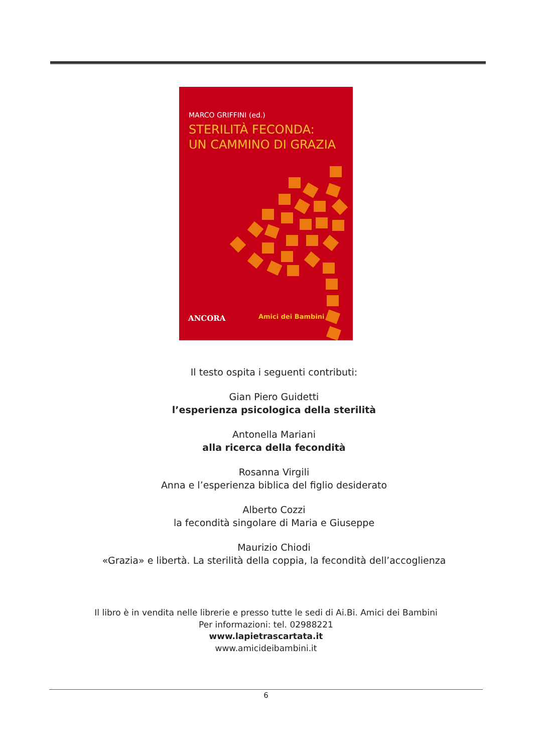MARCO GRIFFINI (ed.)
STERILITÀ FECONDA:
UN CAMMINO DI GRAZIA
ANCORA Amici dei Bambini
Il testo ospita i seguenti contributi:
Gian Piero Guidetti
l’esperienza psicologica della sterilità
Antonella Mariani
alla ricerca della fecondità
Rosanna Virgili
Anna e l’esperienza biblica del figlio desiderato
Alberto Cozzi
la fecondità singolare di Maria e Giuseppe
Maurizio Chiodi
«Grazia» e libertà. La sterilità della coppia, la fecondità dell’accoglienza
Il libro è in vendita nelle librerie e presso tutte le sedi di Ai.Bi. Amici dei Bambini
Per informazioni: tel. 02988221
www.lapietrascartata.it
www.amicideibambini.it
6